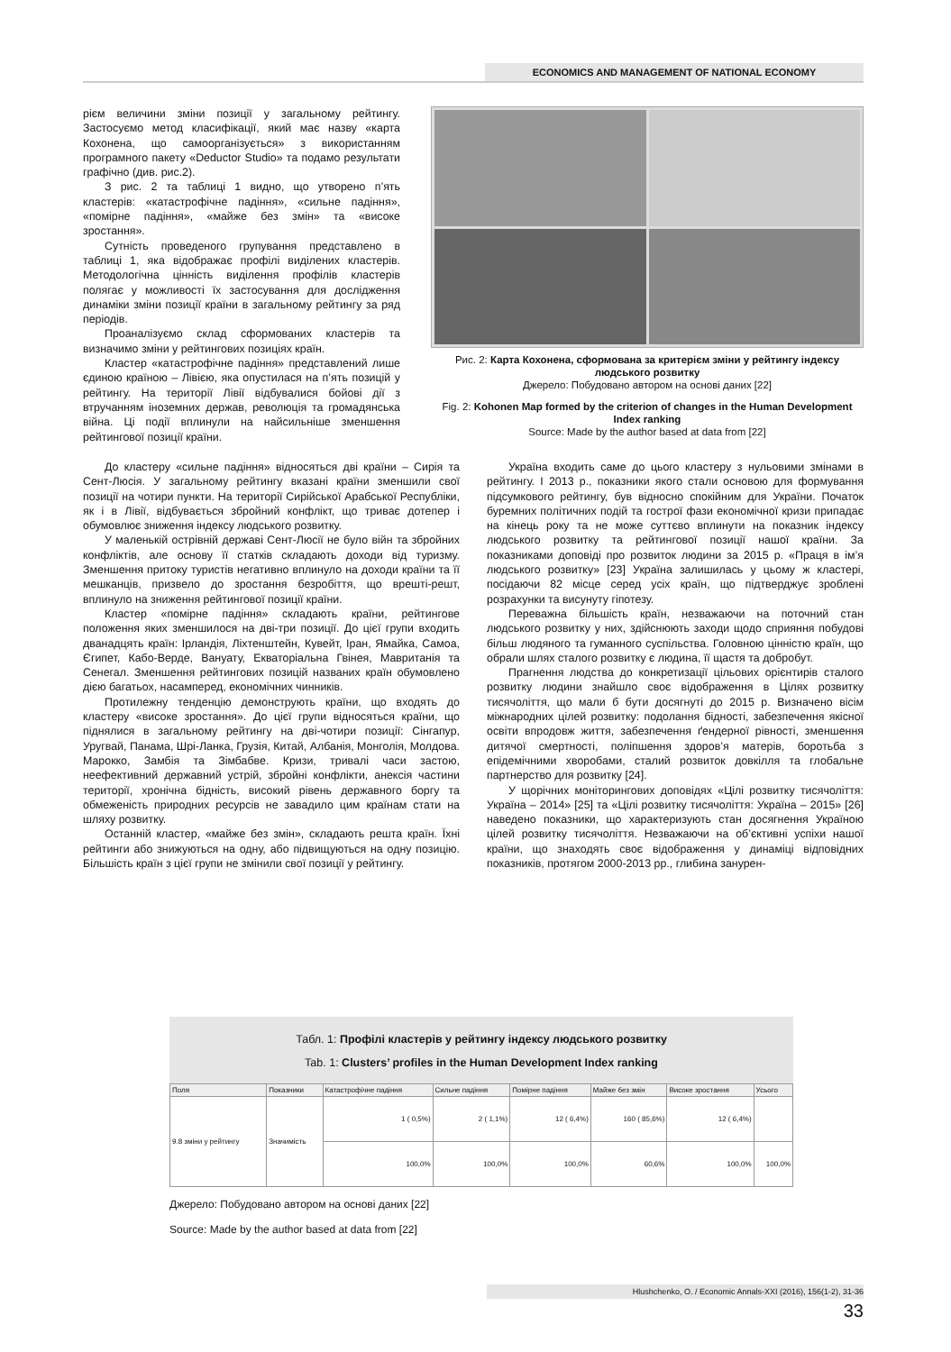ECONOMICS AND MANAGEMENT OF NATIONAL ECONOMY
рієм величини зміни позиції у загальному рейтингу. Застосуємо метод класифікації, який має назву «карта Кохонена, що самоорганізується» з використанням програмного пакету «Deductor Studio» та подамо результати графічно (див. рис.2).
З рис. 2 та таблиці 1 видно, що утворено п’ять кластерів: «катастрофічне падіння», «сильне падіння», «помірне падіння», «майже без змін» та «високе зростання».
Сутність проведеного групування представлено в таблиці 1, яка відображає профілі виділених кластерів. Методологічна цінність виділення профілів кластерів полягає у можливості їх застосування для дослідження динаміки зміни позиції країни в загальному рейтингу за ряд періодів.
Проаналізуємо склад сформованих кластерів та визначимо зміни у рейтингових позиціях країн.
Кластер «катастрофічне падіння» представлений лише єдиною країною – Лівією, яка опустилася на п’ять позицій у рейтингу. На території Лівії відбувалися бойові дії з втручанням іноземних держав, революція та громадянська війна. Ці події вплинули на найсильніше зменшення рейтингової позиції країни.
Рис. 2: Карта Кохонена, сформована за критерієм зміни у рейтингу індексу людського розвитку
Джерело: Побудовано автором на основі даних [22]
Fig. 2: Kohonen Map formed by the criterion of changes in the Human Development Index ranking
Source: Made by the author based at data from [22]
До кластеру «сильне падіння» відносяться дві країни – Сирія та Сент-Люсія. У загальному рейтингу вказані країни зменшили свої позиції на чотири пункти. На території Сирійської Арабської Республіки, як і в Лівії, відбувається збройний конфлікт, що триває дотепер і обумовлює зниження індексу людського розвитку.
У маленькій острівній державі Сент-Люсії не було війн та збройних конфліктів, але основу її статків складають доходи від туризму. Зменшення притоку туристів негативно вплинуло на доходи країни та її мешканців, призвело до зростання безробіття, що врешті-решт, вплинуло на зниження рейтингової позиції країни.
Кластер «помірне падіння» складають країни, рейтингове положення яких зменшилося на дві-три позиції. До цієї групи входить дванадцять країн: Ірландія, Ліхтенштейн, Кувейт, Іран, Ямайка, Самоа, Єгипет, Кабо-Верде, Вануату, Екваторіальна Гвінея, Мавританія та Сенегал. Зменшення рейтингових позицій названих країн обумовлено дією багатьох, насамперед, економічних чинників.
Протилежну тенденцію демонструють країни, що входять до кластеру «високе зростання». До цієї групи відносяться країни, що піднялися в загальному рейтингу на дві-чотири позиції: Сінгапур, Уругвай, Панама, Шрі-Ланка, Грузія, Китай, Албанія, Монголія, Молдова. Марокко, Замбія та Зімбабве. Кризи, тривалі часи застою, неефективний державний устрій, збройні конфлікти, анексія частини території, хронічна бідність, високий рівень державного боргу та обмеженість природних ресурсів не завадило цим країнам стати на шляху розвитку.
Останній кластер, «майже без змін», складають решта країн. Їхні рейтинги або знижуються на одну, або підвищуються на одну позицію. Більшість країн з цієї групи не змінили свої позиції у рейтингу.
Україна входить саме до цього кластеру з нульовими змінами в рейтингу. І 2013 р., показники якого стали основою для формування підсумкового рейтингу, був відносно спокійним для України. Початок буремних політичних подій та гострої фази економічної кризи припадає на кінець року та не може суттєво вплинути на показник індексу людського розвитку та рейтингової позиції нашої країни. За показниками доповіді про розвиток людини за 2015 р. «Праця в ім’я людського розвитку» [23] Україна залишилась у цьому ж кластері, посідаючи 82 місце серед усіх країн, що підтверджує зроблені розрахунки та висунуту гіпотезу.
Переважна більшість країн, незважаючи на поточний стан людського розвитку у них, здійснюють заходи щодо сприяння побудові більш людяного та гуманного суспільства. Головною цінністю країн, що обрали шлях сталого розвитку є людина, її щастя та добробут.
Прагнення людства до конкретизації цільових орієнтирів сталого розвитку людини знайшло своє відображення в Цілях розвитку тисячоліття, що мали б бути досягнуті до 2015 р. Визначено вісім міжнародних цілей розвитку: подолання бідності, забезпечення якісної освіти впродовж життя, забезпечення ґендерної рівності, зменшення дитячої смертності, поліпшення здоров’я матерів, боротьба з епідемічними хворобами, сталий розвиток довкілля та глобальне партнерство для розвитку [24].
У щорічних моніторингових доповідях «Цілі розвитку тисячоліття: Україна – 2014» [25] та «Цілі розвитку тисячоліття: Україна – 2015» [26] наведено показники, що характеризують стан досягнення Україною цілей розвитку тисячоліття. Незважаючи на об’єктивні успіхи нашої країни, що знаходять своє відображення у динаміці відповідних показників, протягом 2000-2013 рр., глибина занурен-
Табл. 1: Профілі кластерів у рейтингу індексу людського розвитку
Tab. 1: Clusters’ profiles in the Human Development Index ranking
| Поля | Показники | Катастрофічне падіння | Сильне падіння | Помірне падіння | Майже без змін | Високе зростання | Усього |
| --- | --- | --- | --- | --- | --- | --- | --- |
| 9.8 зміни у рейтингу | Значимість | 1 ( 0,5%) | 2 ( 1,1%) | 12 ( 6,4%) | 160 ( 85,6%) | 12 ( 6,4%) | |
| | | 100,0% | 100,0% | 100,0% | 60,6% | 100,0% | 100,0% |
Джерело: Побудовано автором на основі даних [22]
Source: Made by the author based at data from [22]
Hlushchenko, O. / Economic Annals-XXI (2016), 156(1-2), 31-36
33